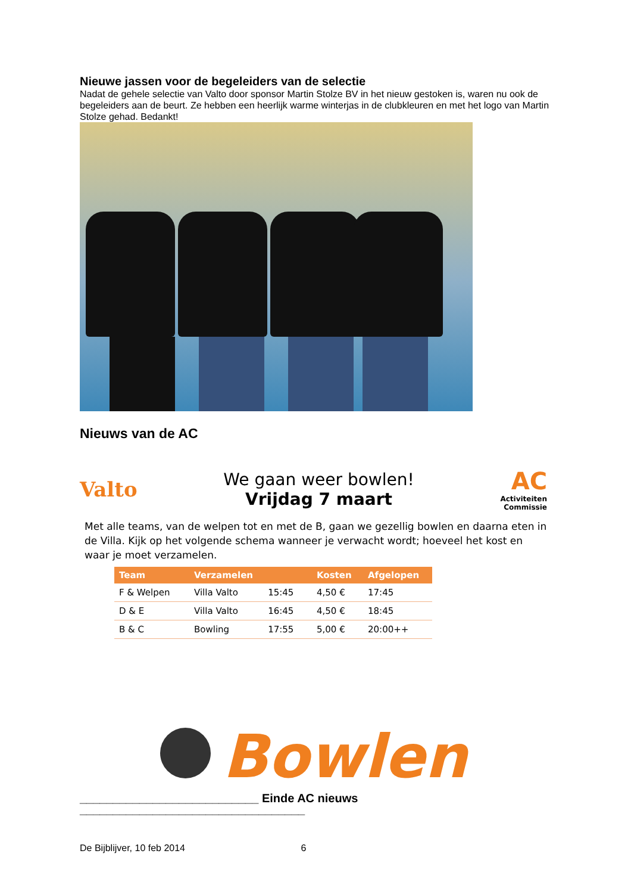Nieuwe jassen voor de begeleiders van de selectie
Nadat de gehele selectie van Valto door sponsor Martin Stolze BV in het nieuw gestoken is, waren nu ook de begeleiders aan de beurt. Ze hebben een heerlijk warme winterjas in de clubkleuren en met het logo van Martin Stolze gehad. Bedankt!
Nieuws van de AC
Valto
We gaan weer bowlen!
Vrijdag 7 maart
AC
Activiteiten
Commissie
Met alle teams, van de welpen tot en met de B, gaan we gezellig bowlen en daarna eten in de Villa. Kijk op het volgende schema wanneer je verwacht wordt; hoeveel het kost en waar je moet verzamelen.
| Team | Verzamelen | | Kosten | Afgelopen |
| --- | --- | --- | --- | --- |
| F & Welpen | Villa Valto | 15:45 | 4,50 € | 17:45 |
| D & E | Villa Valto | 16:45 | 4,50 € | 18:45 |
| B & C | Bowling | 17:55 | 5,00 € | 20:00++ |
Bowlen
___________________________ Einde AC nieuws __________________________________
De Bijblijver, 10 feb 2014 6